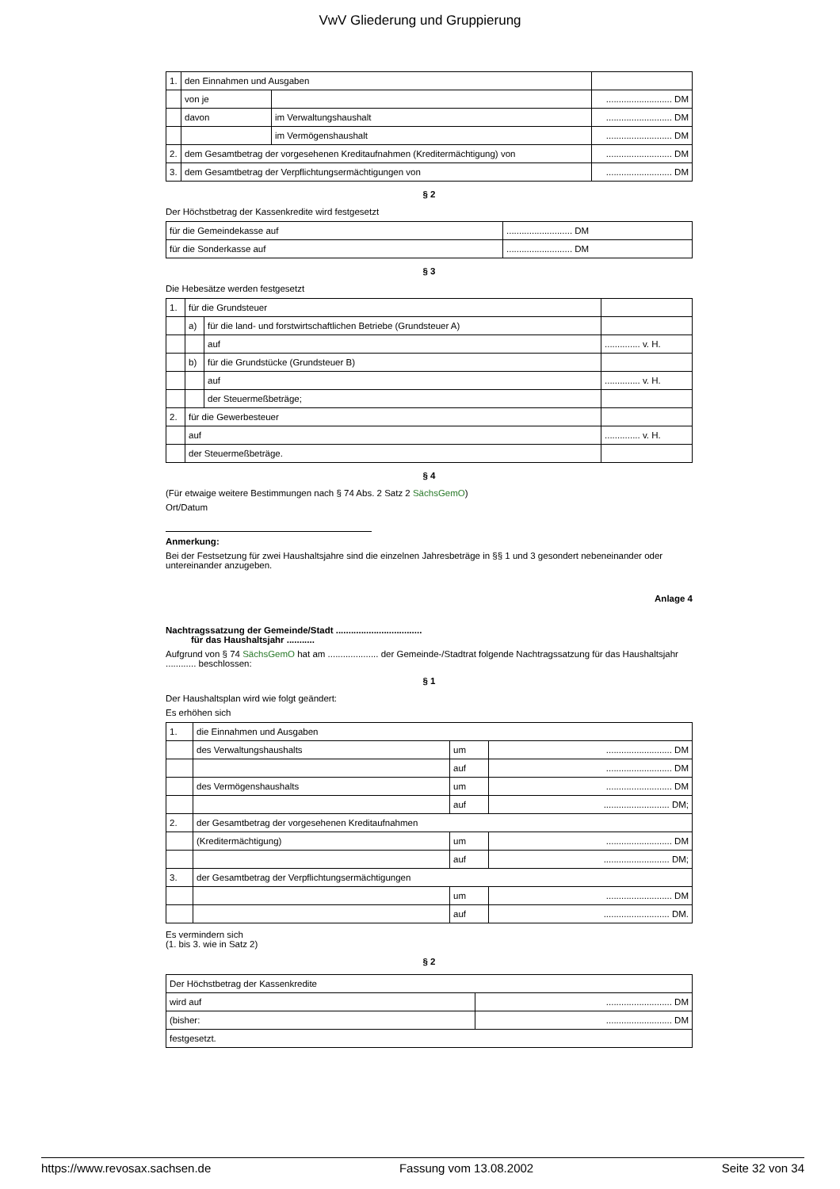VwV Gliederung und Gruppierung
| 1. | den Einnahmen und Ausgaben | | |
| | von je | | .......................... DM |
| | davon | im Verwaltungshaushalt | .......................... DM |
| | | im Vermögenshaushalt | .......................... DM |
| 2. | dem Gesamtbetrag der vorgesehenen Kreditaufnahmen (Kreditermächtigung) von | | .......................... DM |
| 3. | dem Gesamtbetrag der Verpflichtungsermächtigungen von | | .......................... DM |
§ 2
Der Höchstbetrag der Kassenkredite wird festgesetzt
| für die Gemeindekasse auf | .......................... DM |
| für die Sonderkasse auf | .......................... DM |
§ 3
Die Hebesätze werden festgesetzt
| 1. | für die Grundsteuer | | |
| | a) | für die land- und forstwirtschaftlichen Betriebe (Grundsteuer A) | |
| | | auf | .............. v. H. |
| | b) | für die Grundstücke (Grundsteuer B) | |
| | | auf | .............. v. H. |
| | | der Steuermeßbeträge; | |
| 2. | für die Gewerbesteuer | | |
| | auf | | .............. v. H. |
| | der Steuermeßbeträge. | | |
§ 4
(Für etwaige weitere Bestimmungen nach § 74 Abs. 2 Satz 2 SächsGemO)
Ort/Datum
Anmerkung:
Bei der Festsetzung für zwei Haushaltsjahre sind die einzelnen Jahresbeträge in §§ 1 und 3 gesondert nebeneinander oder untereinander anzugeben.
Anlage 4
Nachtragssatzung der Gemeinde/Stadt ..................................
für das Haushaltsjahr ...........
Aufgrund von § 74 SächsGemO hat am .................... der Gemeinde-/Stadtrat folgende Nachtragssatzung für das Haushaltsjahr ............ beschlossen:
§ 1
Der Haushaltsplan wird wie folgt geändert:
Es erhöhen sich
| 1. | die Einnahmen und Ausgaben | | |
| | des Verwaltungshaushalts | um | .......................... DM |
| | | auf | .......................... DM |
| | des Vermögenshaushalts | um | .......................... DM |
| | | auf | .......................... DM; |
| 2. | der Gesamtbetrag der vorgesehenen Kreditaufnahmen | | |
| | (Kreditermächtigung) | um | .......................... DM |
| | | auf | .......................... DM; |
| 3. | der Gesamtbetrag der Verpflichtungsermächtigungen | | |
| | | um | .......................... DM |
| | | auf | .......................... DM. |
Es vermindern sich
(1. bis 3. wie in Satz 2)
§ 2
| Der Höchstbetrag der Kassenkredite | |
| wird auf | .......................... DM |
| (bisher: | .......................... DM |
| festgesetzt. | |
https://www.revosax.sachsen.de Fassung vom 13.08.2002 Seite 32 von 34